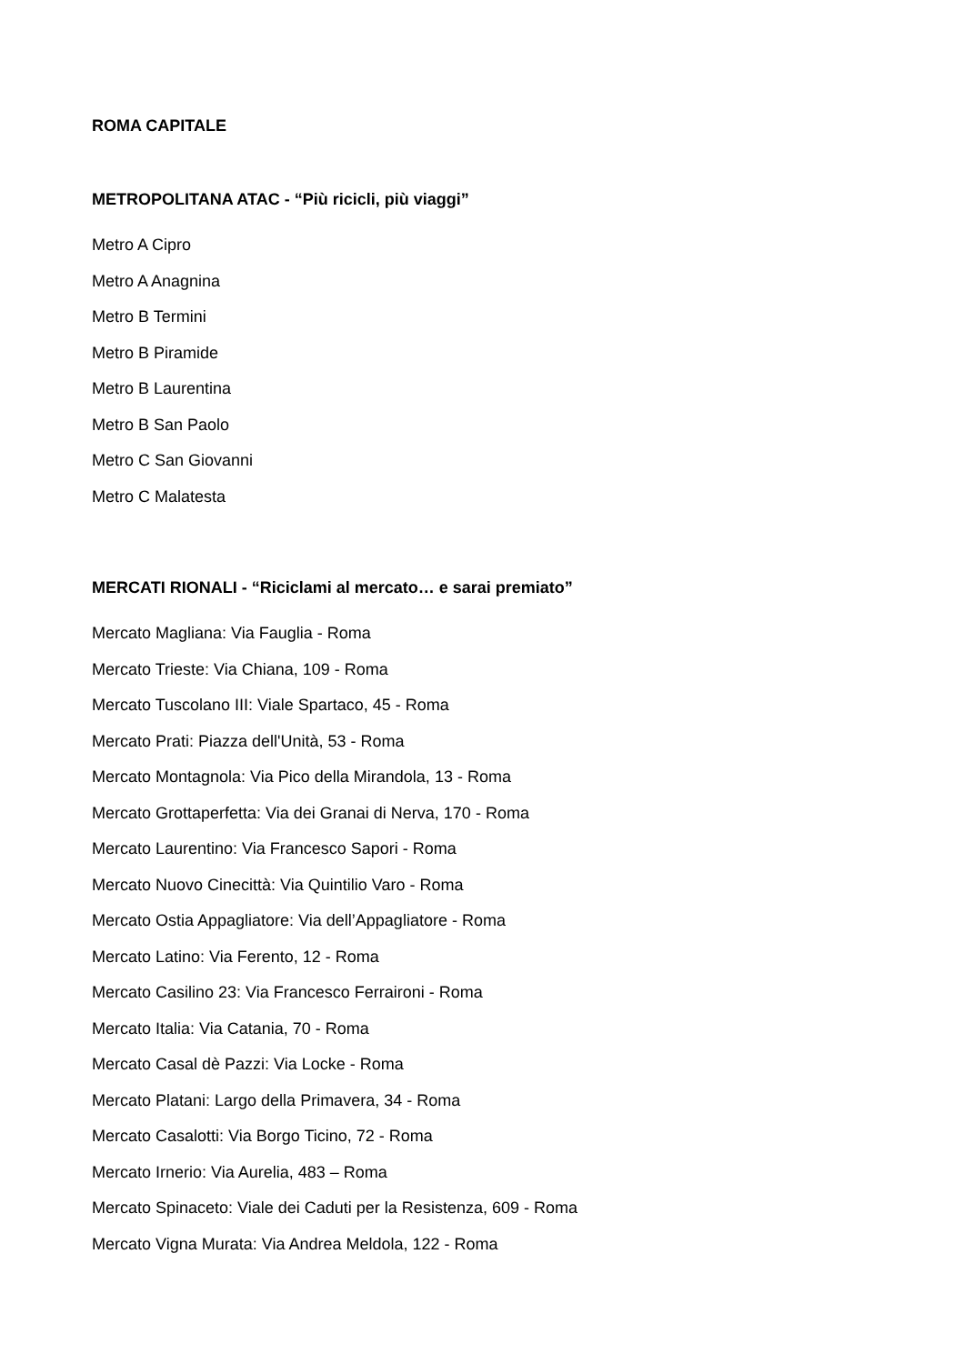ROMA CAPITALE
METROPOLITANA ATAC - “Più ricicli, più viaggi”
Metro A Cipro
Metro A Anagnina
Metro B Termini
Metro B Piramide
Metro B Laurentina
Metro B San Paolo
Metro C San Giovanni
Metro C Malatesta
MERCATI RIONALI - “Riciclami al mercato… e sarai premiato”
Mercato Magliana: Via Fauglia - Roma
Mercato Trieste: Via Chiana, 109 - Roma
Mercato Tuscolano III: Viale Spartaco, 45 - Roma
Mercato Prati: Piazza dell'Unità, 53 - Roma
Mercato Montagnola: Via Pico della Mirandola, 13 - Roma
Mercato Grottaperfetta: Via dei Granai di Nerva, 170 - Roma
Mercato Laurentino: Via Francesco Sapori - Roma
Mercato Nuovo Cinecittà: Via Quintilio Varo - Roma
Mercato Ostia Appagliatore: Via dell’Appagliatore - Roma
Mercato Latino: Via Ferento, 12 - Roma
Mercato Casilino 23: Via Francesco Ferraironi - Roma
Mercato Italia: Via Catania, 70 - Roma
Mercato Casal dè Pazzi: Via Locke - Roma
Mercato Platani: Largo della Primavera, 34 - Roma
Mercato Casalotti: Via Borgo Ticino, 72 - Roma
Mercato Irnerio: Via Aurelia, 483 – Roma
Mercato Spinaceto: Viale dei Caduti per la Resistenza, 609 - Roma
Mercato Vigna Murata: Via Andrea Meldola, 122 - Roma